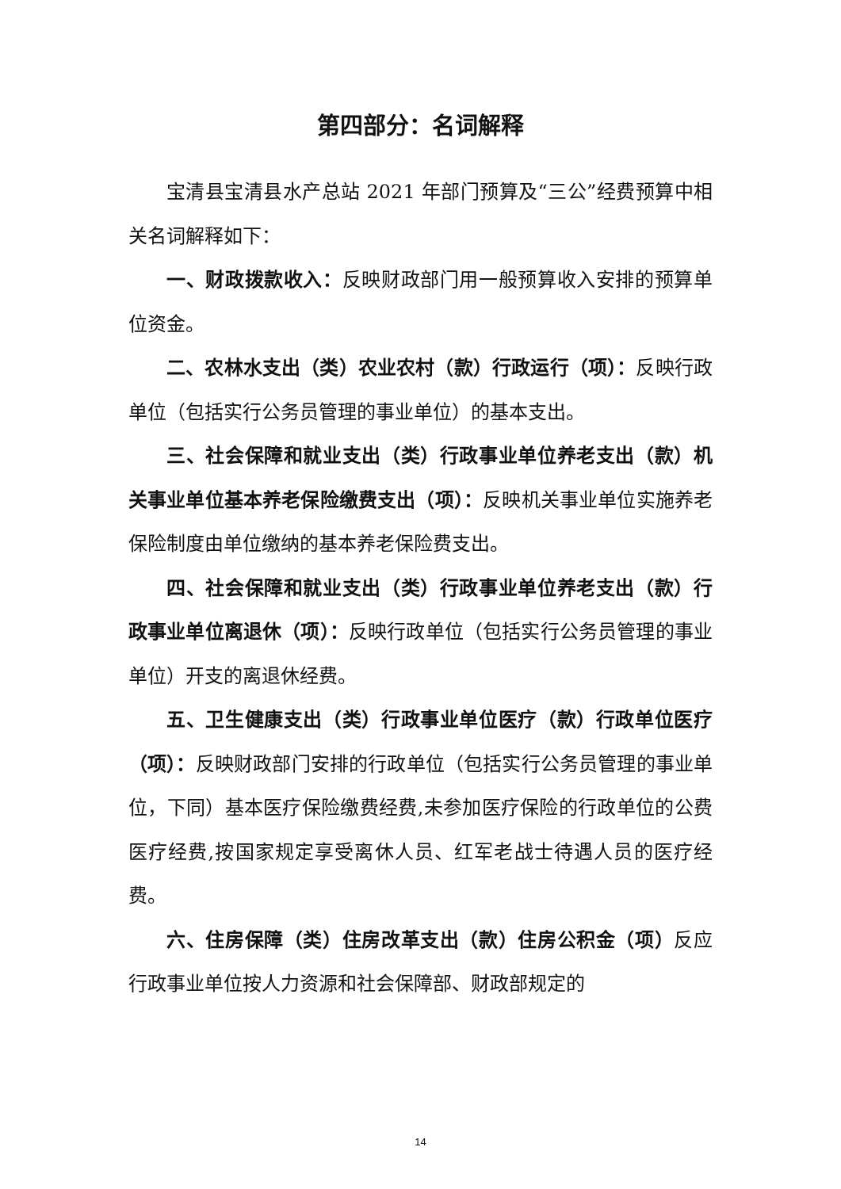第四部分：名词解释
宝清县宝清县水产总站 2021 年部门预算及“三公”经费预算中相关名词解释如下：
一、财政拨款收入：反映财政部门用一般预算收入安排的预算单位资金。
二、农林水支出（类）农业农村（款）行政运行（项）：反映行政单位（包括实行公务员管理的事业单位）的基本支出。
三、社会保障和就业支出（类）行政事业单位养老支出（款）机关事业单位基本养老保险缴费支出（项）：反映机关事业单位实施养老保险制度由单位缴纳的基本养老保险费支出。
四、社会保障和就业支出（类）行政事业单位养老支出（款）行政事业单位离退休（项）：反映行政单位（包括实行公务员管理的事业单位）开支的离退休经费。
五、卫生健康支出（类）行政事业单位医疗（款）行政单位医疗（项）：反映财政部门安排的行政单位（包括实行公务员管理的事业单位，下同）基本医疗保险缴费经费,未参加医疗保险的行政单位的公费医疗经费,按国家规定享受离休人员、红军老战士待遇人员的医疗经费。
六、住房保障（类）住房改革支出（款）住房公积金（项）反应行政事业单位按人力资源和社会保障部、财政部规定的
14